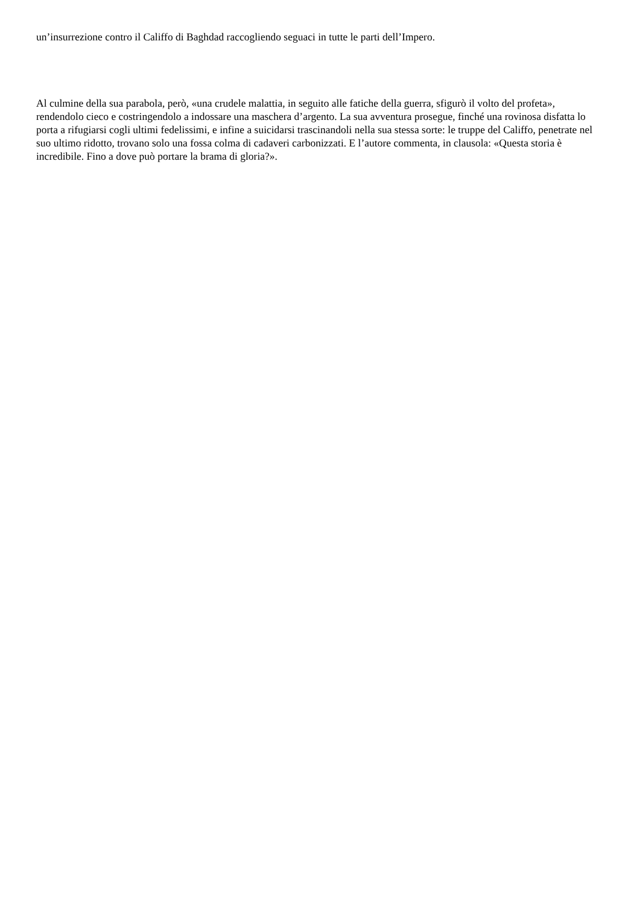un’insurrezione contro il Califfo di Baghdad raccogliendo seguaci in tutte le parti dell’Impero.
Al culmine della sua parabola, però, «una crudele malattia, in seguito alle fatiche della guerra, sfigurò il volto del profeta», rendendolo cieco e costringendolo a indossare una maschera d’argento. La sua avventura prosegue, finché una rovinosa disfatta lo porta a rifugiarsi cogli ultimi fedelissimi, e infine a suicidarsi trascinandoli nella sua stessa sorte: le truppe del Califfo, penetrate nel suo ultimo ridotto, trovano solo una fossa colma di cadaveri carbonizzati. E l’autore commenta, in clausola: «Questa storia è incredibile. Fino a dove può portare la brama di gloria?».